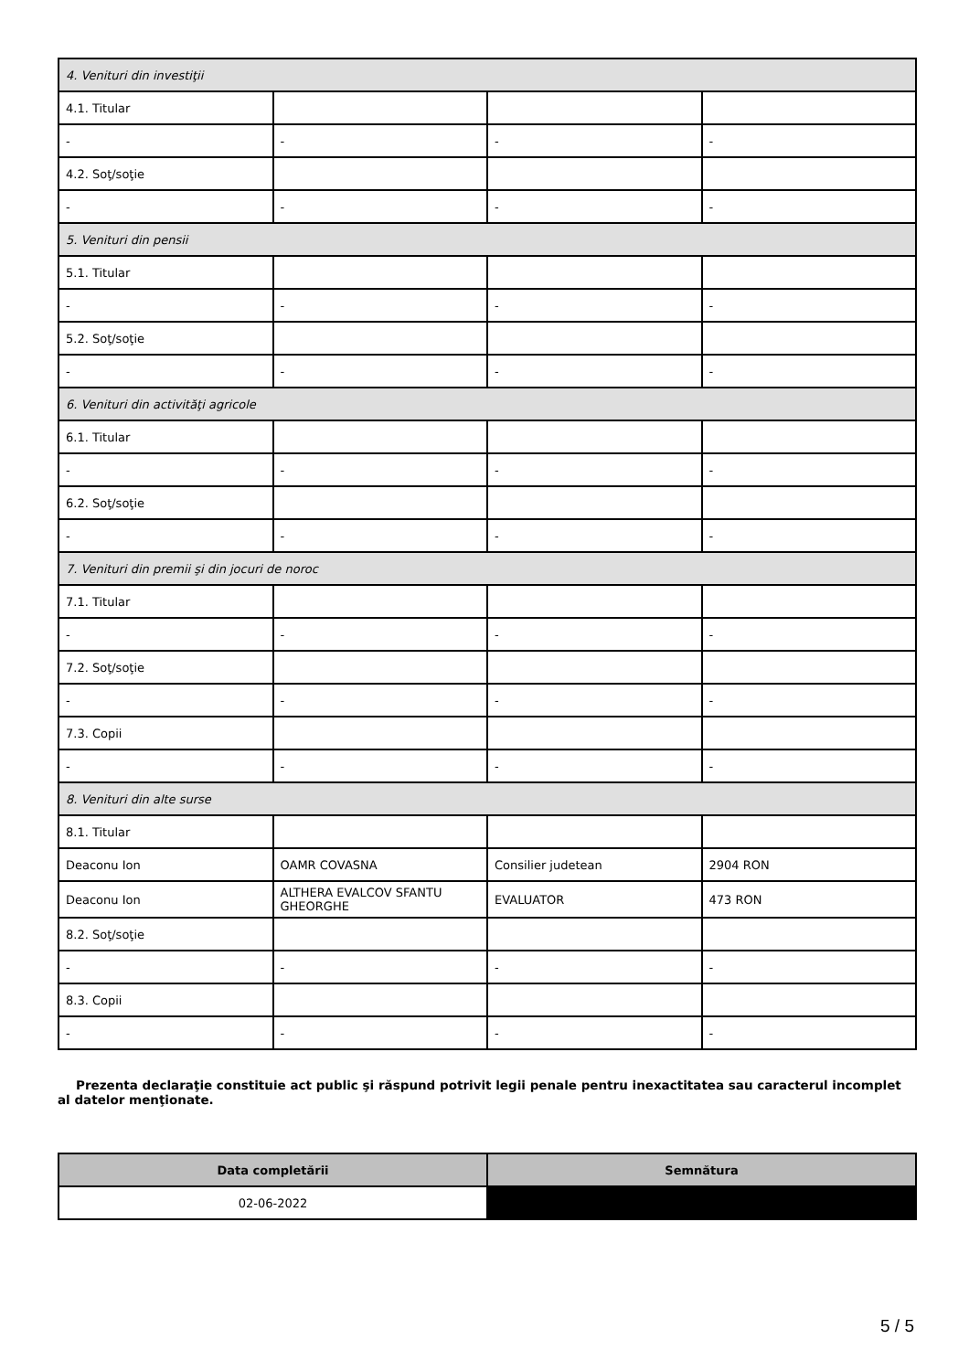| 4. Venituri din investiţii | | | |
| 4.1. Titular | | | |
| - | - | - | - |
| 4.2. Soţ/soţie | | | |
| - | - | - | - |
| 5. Venituri din pensii | | | |
| 5.1. Titular | | | |
| - | - | - | - |
| 5.2. Soţ/soţie | | | |
| - | - | - | - |
| 6. Venituri din activităţi agricole | | | |
| 6.1. Titular | | | |
| - | - | - | - |
| 6.2. Soţ/soţie | | | |
| - | - | - | - |
| 7. Venituri din premii şi din jocuri de noroc | | | |
| 7.1. Titular | | | |
| - | - | - | - |
| 7.2. Soţ/soţie | | | |
| - | - | - | - |
| 7.3. Copii | | | |
| - | - | - | - |
| 8. Venituri din alte surse | | | |
| 8.1. Titular | | | |
| Deaconu Ion | OAMR COVASNA | Consilier judetean | 2904 RON |
| Deaconu Ion | ALTHERA EVALCOV SFANTU GHEORGHE | EVALUATOR | 473 RON |
| 8.2. Soţ/soţie | | | |
| - | - | - | - |
| 8.3. Copii | | | |
| - | - | - | - |
Prezenta declaraţie constituie act public şi răspund potrivit legii penale pentru inexactitatea sau caracterul incomplet al datelor menţionate.
| Data completării | Semnătura |
| --- | --- |
| 02-06-2022 | |
5 / 5